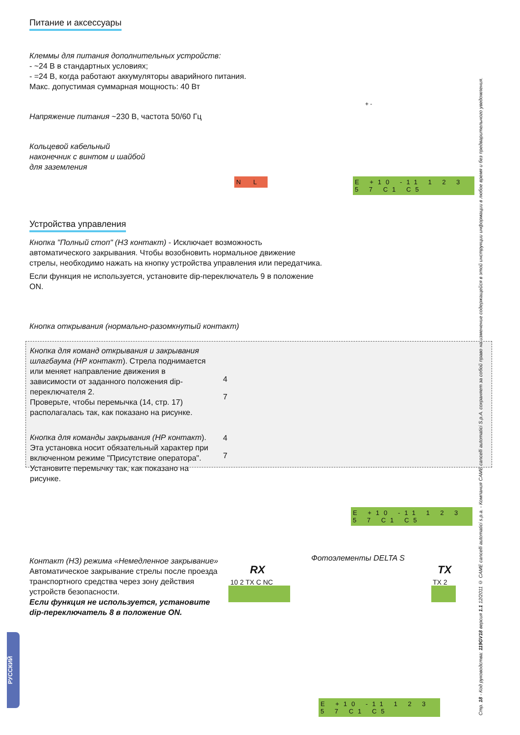Питание и аксессуары
Клеммы для питания дополнительных устройств:
- ~24 В в стандартных условиях;
- =24 В, когда работают аккумуляторы аварийного питания.
Макс. допустимая суммарная мощность: 40 Вт
Напряжение питания ~230 В, частота 50/60 Гц
Кольцевой кабельный наконечник с винтом и шайбой для заземления
Устройства управления
Кнопка "Полный стоп" (НЗ контакт) - Исключает возможность автоматического закрывания. Чтобы возобновить нормальное движение стрелы, необходимо нажать на кнопку устройства управления или передатчика.
Если функция не используется, установите dip-переключатель 9 в положение ON.
Кнопка открывания (нормально-разомкнутый контакт)
Кнопка для команд открывания и закрывания шлагбаума (НР контакт). Стрела поднимается или меняет направление движения в зависимости от заданного положения dip-переключателя 2.
Проверьте, чтобы перемычка (14, стр. 17) располагалась так, как показано на рисунке.
Кнопка для команды закрывания (НР контакт). Эта установка носит обязательный характер при включенном режиме "Присутствие оператора".
Установите перемычку так, как показано на рисунке.
Контакт (НЗ) режима «Немедленное закрывание»
Автоматическое закрывание стрелы после проезда транспортного средства через зону действия устройств безопасности.
Если функция не используется, установите dip-переключатель 8 в положение ON.
N L
E +10 -11 1 2 3 5 7 C1 C5
E +10 -11 1 2 3 5 7 C1 C5
E +10 -11 1 2 3 5 7 C1 C5
+ -
4
7
4
7
Фотоэлементы DELTA S
RX TX
10 2 TX C NC TX 2
Стр. 18 - Код руководства: 119GV18 версия 1.1 12/2011 © CAME cancelli automatici s.p.a. - Компания CAME cancelli automatici S.p.A. сохраняет за собой право на изменение содержащейся в этой инструкции информации в любое время и без предварительного уведомления.
РУССКИЙ